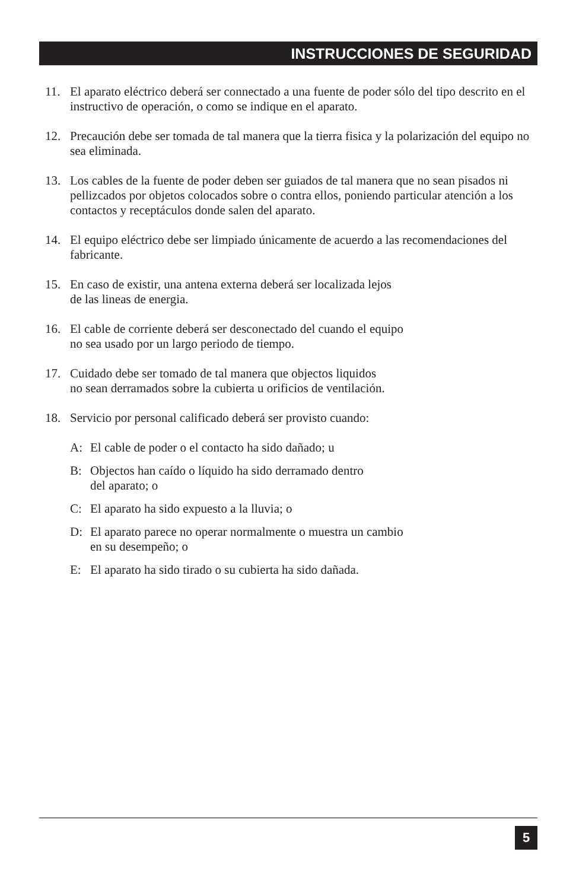INSTRUCCIONES DE SEGURIDAD
11. El aparato eléctrico deberá ser connectado a una fuente de poder sólo del tipo descrito en el instructivo de operación, o como se indique en el aparato.
12. Precaución debe ser tomada de tal manera que la tierra fisica y la polarización del equipo no sea eliminada.
13. Los cables de la fuente de poder deben ser guiados de tal manera que no sean pisados ni pellizcados por objetos colocados sobre o contra ellos, poniendo particular atención a los contactos y receptáculos donde salen del aparato.
14. El equipo eléctrico debe ser limpiado únicamente de acuerdo a las recomendaciones del fabricante.
15. En caso de existir, una antena externa deberá ser localizada lejos
de las lineas de energia.
16. El cable de corriente deberá ser desconectado del cuando el equipo
no sea usado por un largo periodo de tiempo.
17. Cuidado debe ser tomado de tal manera que objectos liquidos
no sean derramados sobre la cubierta u orificios de ventilación.
18. Servicio por personal calificado deberá ser provisto cuando:
A: El cable de poder o el contacto ha sido dañado; u
B: Objectos han caído o líquido ha sido derramado dentro
del aparato; o
C: El aparato ha sido expuesto a la lluvia; o
D: El aparato parece no operar normalmente o muestra un cambio
en su desempeño; o
E: El aparato ha sido tirado o su cubierta ha sido dañada.
5